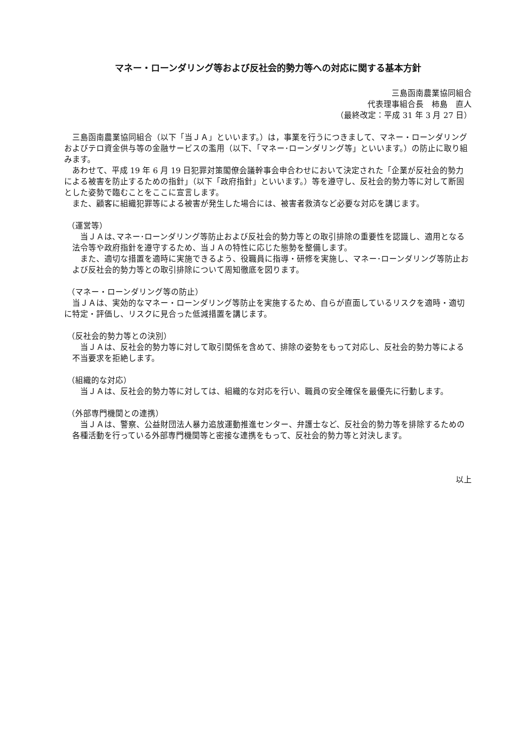マネー・ローンダリング等および反社会的勢力等への対応に関する基本方針
三島函南農業協同組合
代表理事組合長　柿島　直人
（最終改定：平成 31 年 3 月 27 日）
三島函南農業協同組合（以下「当ＪＡ」といいます。）は，事業を行うにつきまして、マネー・ローンダリングおよびテロ資金供与等の金融サービスの濫用（以下､「マネー･ローンダリング等」といいます。）の防止に取り組みます。
あわせて、平成 19 年 6 月 19 日犯罪対策閣僚会議幹事会申合わせにおいて決定された「企業が反社会的勢力による被害を防止するための指針」（以下「政府指針」といいます。）等を遵守し、反社会的勢力等に対して断固とした姿勢で臨むことをここに宣言します。
また、顧客に組織犯罪等による被害が発生した場合には、被害者救済など必要な対応を講じます。
（運営等）
当ＪＡは､マネー･ローンダリング等防止および反社会的勢力等との取引排除の重要性を認識し、適用となる法令等や政府指針を遵守するため、当ＪＡの特性に応じた態勢を整備します。
また、適切な措置を適時に実施できるよう、役職員に指導・研修を実施し、マネー･ローンダリング等防止および反社会的勢力等との取引排除について周知徹底を図ります。
（マネー・ローンダリング等の防止）
当ＪＡは、実効的なマネー・ローンダリング等防止を実施するため、自らが直面しているリスクを適時・適切に特定・評価し、リスクに見合った低減措置を講じます。
（反社会的勢力等との決別）
当ＪＡは、反社会的勢力等に対して取引関係を含めて、排除の姿勢をもって対応し、反社会的勢力等による不当要求を拒絶します。
（組織的な対応）
当ＪＡは、反社会的勢力等に対しては、組織的な対応を行い、職員の安全確保を最優先に行動します。
（外部専門機関との連携）
当ＪＡは、警察、公益財団法人暴力追放運動推進センター、弁護士など、反社会的勢力等を排除するための各種活動を行っている外部専門機関等と密接な連携をもって、反社会的勢力等と対決します。
以上